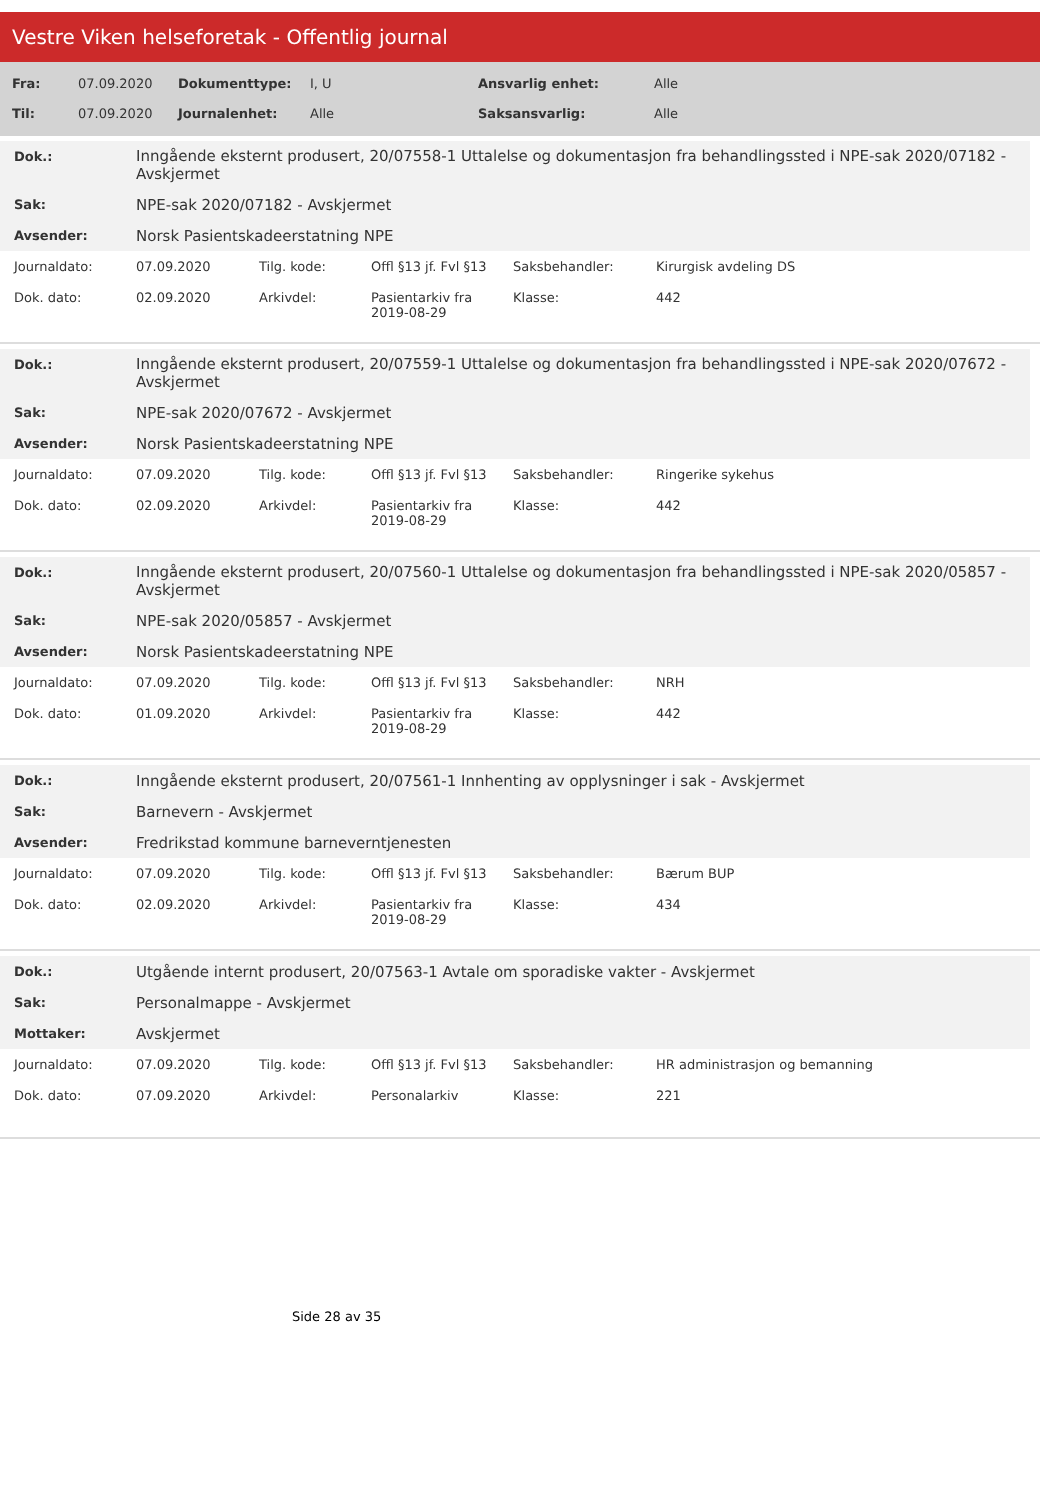Vestre Viken helseforetak - Offentlig journal
| Fra: | 07.09.2020 | Dokumenttype: | I, U | Ansvarlig enhet: | Alle |
| Til: | 07.09.2020 | Journalenhet: | Alle | Saksansvarlig: | Alle |
| Dok.: | Inngående eksternt produsert, 20/07558-1 Uttalelse og dokumentasjon fra behandlingssted i NPE-sak 2020/07182 - Avskjermet |
| Sak: | NPE-sak 2020/07182 - Avskjermet |
| Avsender: | Norsk Pasientskadeerstatning NPE |
| Journaldato: | 07.09.2020 | Tilg. kode: | Offl §13 jf. Fvl §13 | Saksbehandler: | Kirurgisk avdeling DS |
| Dok. dato: | 02.09.2020 | Arkivdel: | Pasientarkiv fra 2019-08-29 | Klasse: | 442 |
| Dok.: | Inngående eksternt produsert, 20/07559-1 Uttalelse og dokumentasjon fra behandlingssted i NPE-sak 2020/07672 - Avskjermet |
| Sak: | NPE-sak 2020/07672 - Avskjermet |
| Avsender: | Norsk Pasientskadeerstatning NPE |
| Journaldato: | 07.09.2020 | Tilg. kode: | Offl §13 jf. Fvl §13 | Saksbehandler: | Ringerike sykehus |
| Dok. dato: | 02.09.2020 | Arkivdel: | Pasientarkiv fra 2019-08-29 | Klasse: | 442 |
| Dok.: | Inngående eksternt produsert, 20/07560-1 Uttalelse og dokumentasjon fra behandlingssted i NPE-sak 2020/05857 - Avskjermet |
| Sak: | NPE-sak 2020/05857 - Avskjermet |
| Avsender: | Norsk Pasientskadeerstatning NPE |
| Journaldato: | 07.09.2020 | Tilg. kode: | Offl §13 jf. Fvl §13 | Saksbehandler: | NRH |
| Dok. dato: | 01.09.2020 | Arkivdel: | Pasientarkiv fra 2019-08-29 | Klasse: | 442 |
| Dok.: | Inngående eksternt produsert, 20/07561-1 Innhenting av opplysninger i sak - Avskjermet |
| Sak: | Barnevern - Avskjermet |
| Avsender: | Fredrikstad kommune barneverntjenesten |
| Journaldato: | 07.09.2020 | Tilg. kode: | Offl §13 jf. Fvl §13 | Saksbehandler: | Bærum BUP |
| Dok. dato: | 02.09.2020 | Arkivdel: | Pasientarkiv fra 2019-08-29 | Klasse: | 434 |
| Dok.: | Utgående internt produsert, 20/07563-1 Avtale om sporadiske vakter - Avskjermet |
| Sak: | Personalmappe - Avskjermet |
| Mottaker: | Avskjermet |
| Journaldato: | 07.09.2020 | Tilg. kode: | Offl §13 jf. Fvl §13 | Saksbehandler: | HR administrasjon og bemanning |
| Dok. dato: | 07.09.2020 | Arkivdel: | Personalarkiv | Klasse: | 221 |
Side 28 av 35